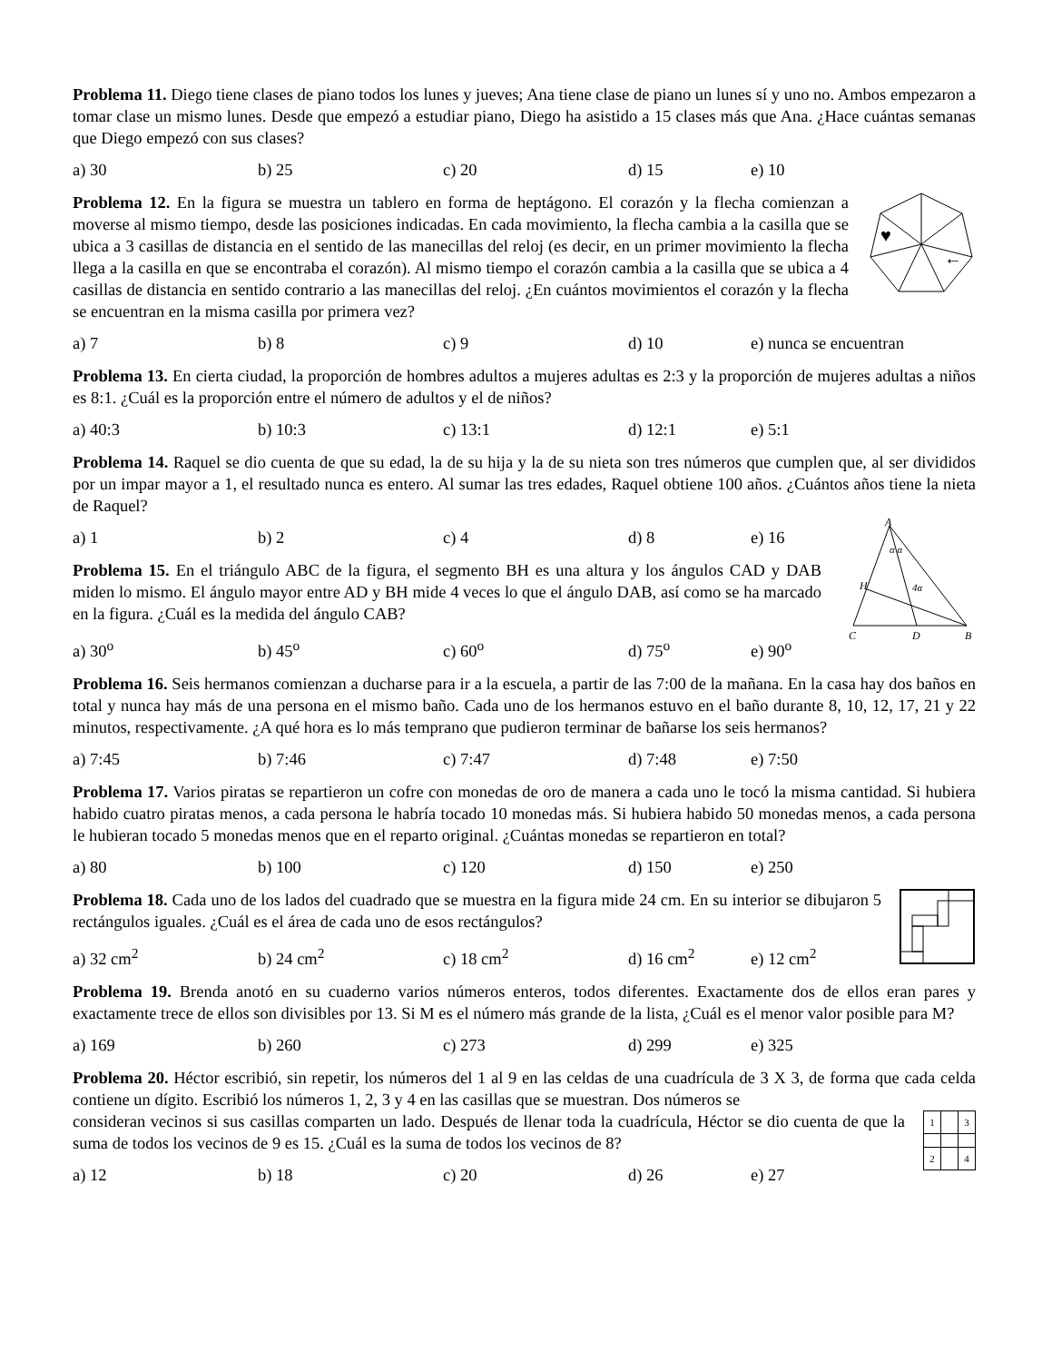Problema 11. Diego tiene clases de piano todos los lunes y jueves; Ana tiene clase de piano un lunes sí y uno no. Ambos empezaron a tomar clase un mismo lunes. Desde que empezó a estudiar piano, Diego ha asistido a 15 clases más que Ana. ¿Hace cuántas semanas que Diego empezó con sus clases?
a) 30 b) 25 c) 20 d) 15 e) 10
Problema 12. En la figura se muestra un tablero en forma de heptágono. El corazón y la flecha comienzan a moverse al mismo tiempo, desde las posiciones indicadas. En cada movimiento, la flecha cambia a la casilla que se ubica a 3 casillas de distancia en el sentido de las manecillas del reloj (es decir, en un primer movimiento la flecha llega a la casilla en que se encontraba el corazón). Al mismo tiempo el corazón cambia a la casilla que se ubica a 4 casillas de distancia en sentido contrario a las manecillas del reloj. ¿En cuántos movimientos el corazón y la flecha se encuentran en la misma casilla por primera vez?
♥
←
a) 7 b) 8 c) 9 d) 10 e) nunca se encuentran
Problema 13. En cierta ciudad, la proporción de hombres adultos a mujeres adultas es 2:3 y la proporción de mujeres adultas a niños es 8:1. ¿Cuál es la proporción entre el número de adultos y el de niños?
a) 40:3 b) 10:3 c) 13:1 d) 12:1 e) 5:1
Problema 14. Raquel se dio cuenta de que su edad, la de su hija y la de su nieta son tres números que cumplen que, al ser divididos por un impar mayor a 1, el resultado nunca es entero. Al sumar las tres edades, Raquel obtiene 100 años. ¿Cuántos años tiene la nieta de Raquel?
a) 1 b) 2 c) 4 d) 8 e) 16
Problema 15. En el triángulo ABC de la figura, el segmento BH es una altura y los ángulos CAD y DAB miden lo mismo. El ángulo mayor entre AD y BH mide 4 veces lo que el ángulo DAB, así como se ha marcado en la figura. ¿Cuál es la medida del ángulo CAB?
a) 30<sup>o</sup> b) 45<sup>o</sup> c) 60<sup>o</sup> d) 75<sup>o</sup> e) 90<sup>o</sup>
A
H
4α
α α
C
D
B
Problema 16. Seis hermanos comienzan a ducharse para ir a la escuela, a partir de las 7:00 de la mañana. En la casa hay dos baños en total y nunca hay más de una persona en el mismo baño. Cada uno de los hermanos estuvo en el baño durante 8, 10, 12, 17, 21 y 22 minutos, respectivamente. ¿A qué hora es lo más temprano que pudieron terminar de bañarse los seis hermanos?
a) 7:45 b) 7:46 c) 7:47 d) 7:48 e) 7:50
Problema 17. Varios piratas se repartieron un cofre con monedas de oro de manera a cada uno le tocó la misma cantidad. Si hubiera habido cuatro piratas menos, a cada persona le habría tocado 10 monedas más. Si hubiera habido 50 monedas menos, a cada persona le hubieran tocado 5 monedas menos que en el reparto original. ¿Cuántas monedas se repartieron en total?
a) 80 b) 100 c) 120 d) 150 e) 250
Problema 18. Cada uno de los lados del cuadrado que se muestra en la figura mide 24 cm. En su interior se dibujaron 5 rectángulos iguales. ¿Cuál es el área de cada uno de esos rectángulos?
a) 32 cm<sup>2</sup> b) 24 cm<sup>2</sup> c) 18 cm<sup>2</sup> d) 16 cm<sup>2</sup> e) 12 cm<sup>2</sup>
Problema 19. Brenda anotó en su cuaderno varios números enteros, todos diferentes. Exactamente dos de ellos eran pares y exactamente trece de ellos son divisibles por 13. Si M es el número más grande de la lista, ¿Cuál es el menor valor posible para M?
a) 169 b) 260 c) 273 d) 299 e) 325
Problema 20. Héctor escribió, sin repetir, los números del 1 al 9 en las celdas de una cuadrícula de 3 X 3, de forma que cada celda contiene un dígito. Escribió los números 1, 2, 3 y 4 en las casillas que se muestran. Dos números se
consideran vecinos si sus casillas comparten un lado. Después de llenar toda la cuadrícula, Héctor se dio cuenta de que la suma de todos los vecinos de 9 es 15. ¿Cuál es la suma de todos los vecinos de 8?
a) 12 b) 18 c) 20 d) 26 e) 27
| 1 | | 3 |
| 2 | | 4 |